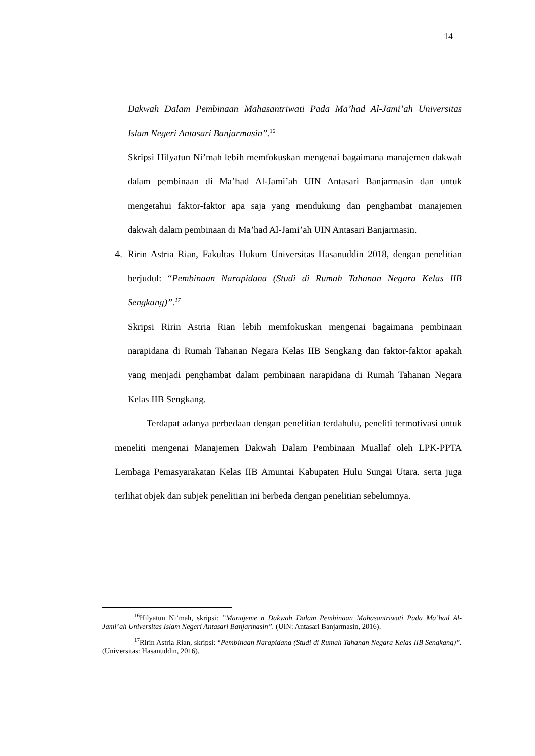14
Dakwah Dalam Pembinaan Mahasantriwati Pada Ma’had Al-Jami’ah Universitas Islam Negeri Antasari Banjarmasin”.<sup>16</sup>
Skripsi Hilyatun Ni’mah lebih memfokuskan mengenai bagaimana manajemen dakwah dalam pembinaan di Ma’had Al-Jami’ah UIN Antasari Banjarmasin dan untuk mengetahui faktor-faktor apa saja yang mendukung dan penghambat manajemen dakwah dalam pembinaan di Ma’had Al-Jami’ah UIN Antasari Banjarmasin.
4. Ririn Astria Rian, Fakultas Hukum Universitas Hasanuddin 2018, dengan penelitian berjudul: “Pembinaan Narapidana (Studi di Rumah Tahanan Negara Kelas IIB Sengkang)”.<sup>17</sup>
Skripsi Ririn Astria Rian lebih memfokuskan mengenai bagaimana pembinaan narapidana di Rumah Tahanan Negara Kelas IIB Sengkang dan faktor-faktor apakah yang menjadi penghambat dalam pembinaan narapidana di Rumah Tahanan Negara Kelas IIB Sengkang.
Terdapat adanya perbedaan dengan penelitian terdahulu, peneliti termotivasi untuk meneliti mengenai Manajemen Dakwah Dalam Pembinaan Muallaf oleh LPK-PPTA Lembaga Pemasyarakatan Kelas IIB Amuntai Kabupaten Hulu Sungai Utara. serta juga terlihat objek dan subjek penelitian ini berbeda dengan penelitian sebelumnya.
<sup>16</sup> Hilyatun Ni’mah, skripsi: ”Manajeme n Dakwah Dalam Pembinaan Mahasantriwati Pada Ma’had Al-Jami’ah Universitas Islam Negeri Antasari Banjarmasin”. (UIN: Antasari Banjarmasin, 2016).
<sup>17</sup> Ririn Astria Rian, skripsi: “Pembinaan Narapidana (Studi di Rumah Tahanan Negara Kelas IIB Sengkang)”. (Universitas: Hasanuddin, 2016).